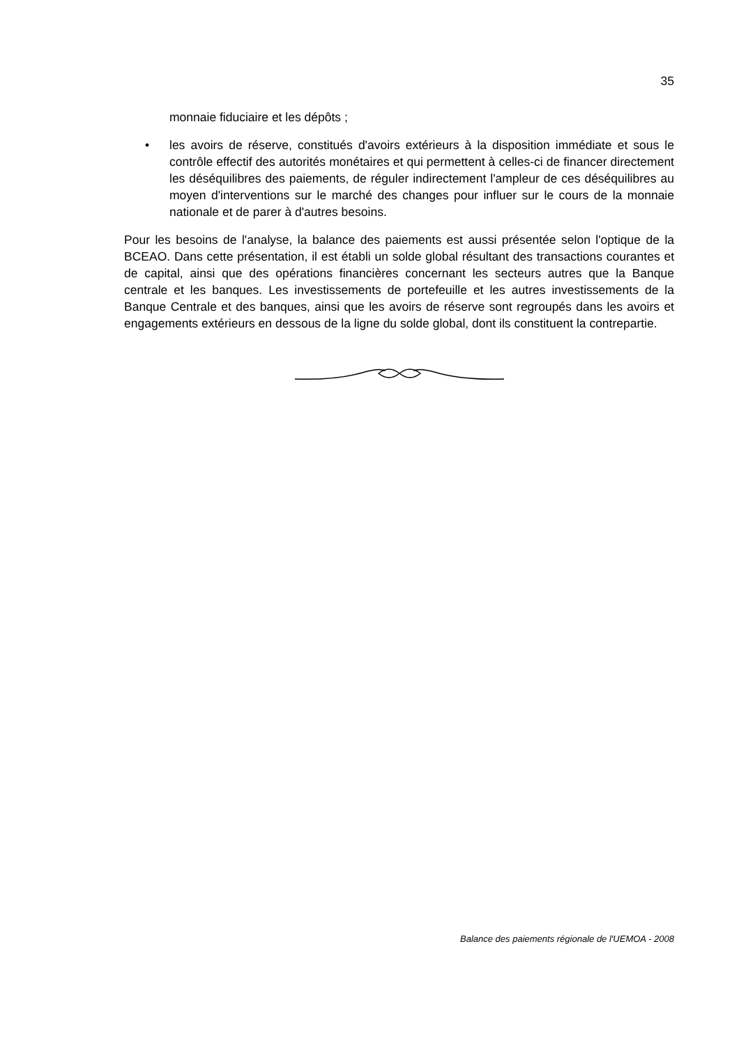35
monnaie fiduciaire et les dépôts ;
• les avoirs de réserve, constitués d'avoirs extérieurs à la disposition immédiate et sous le contrôle effectif des autorités monétaires et qui permettent à celles-ci de financer directement les déséquilibres des paiements, de réguler indirectement l'ampleur de ces déséquilibres au moyen d'interventions sur le marché des changes pour influer sur le cours de la monnaie nationale et de parer à d'autres besoins.
Pour les besoins de l'analyse, la balance des paiements est aussi présentée selon l'optique de la BCEAO. Dans cette présentation, il est établi un solde global résultant des transactions courantes et de capital, ainsi que des opérations financières concernant les secteurs autres que la Banque centrale et les banques. Les investissements de portefeuille et les autres investissements de la Banque Centrale et des banques, ainsi que les avoirs de réserve sont regroupés dans les avoirs et engagements extérieurs en dessous de la ligne du solde global, dont ils constituent la contrepartie.
Balance des paiements régionale de l'UEMOA - 2008